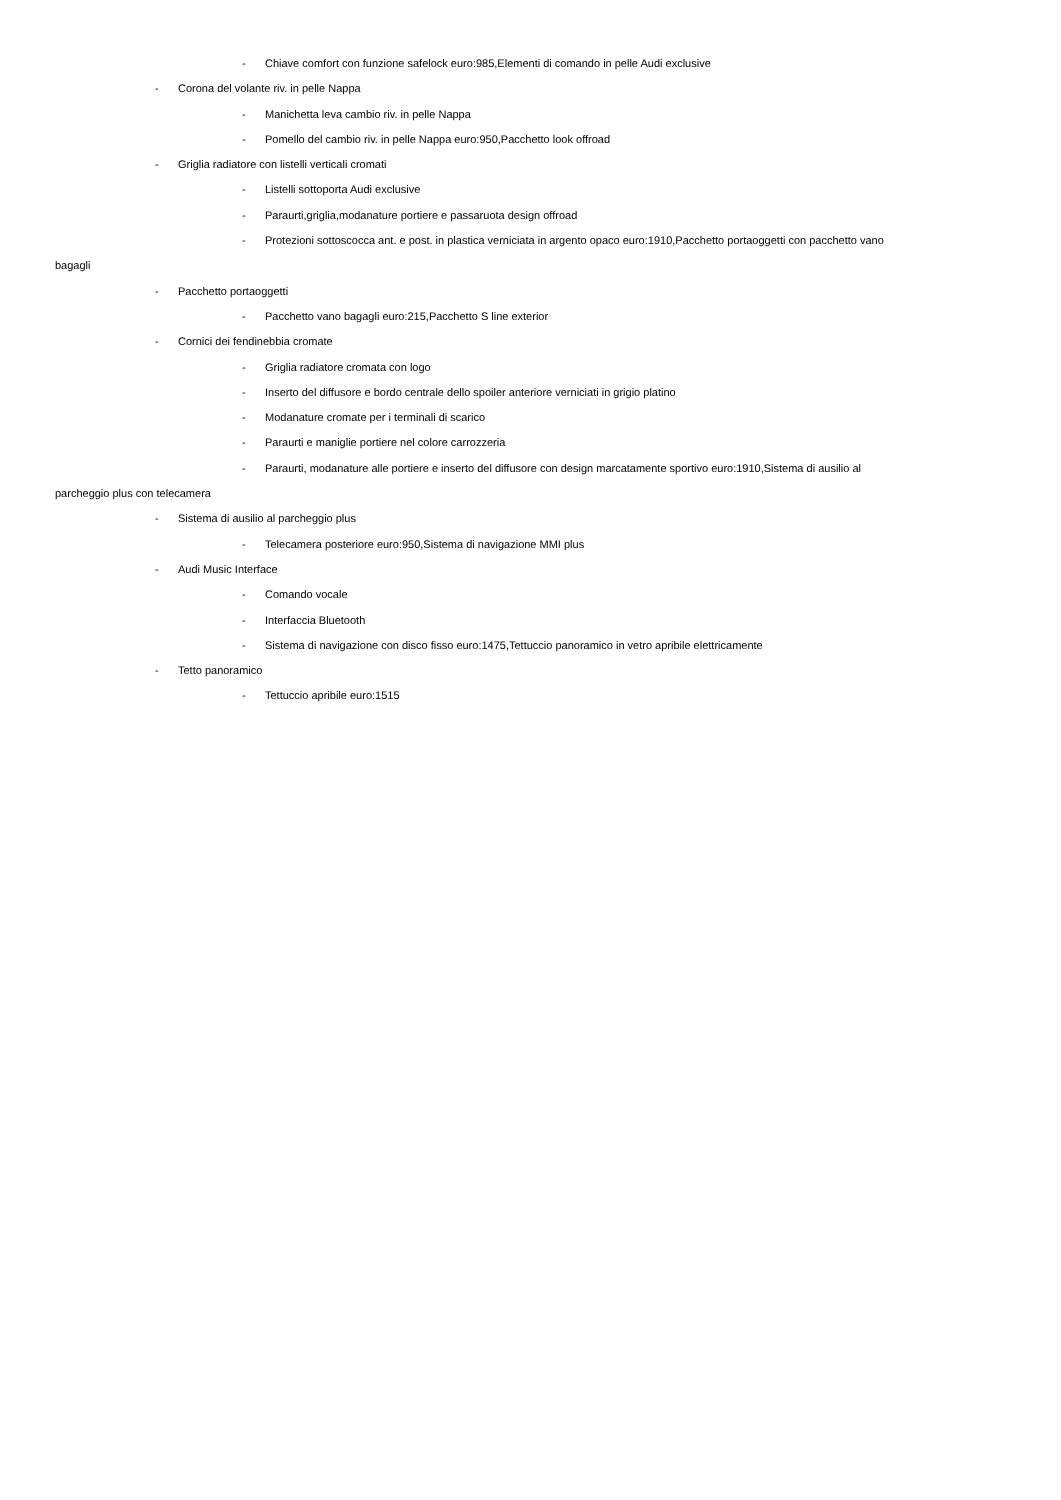- Chiave comfort con funzione safelock euro:985,Elementi di comando in pelle Audi exclusive
- Corona del volante riv. in pelle Nappa
- Manichetta leva cambio riv. in pelle Nappa
- Pomello del cambio riv. in pelle Nappa euro:950,Pacchetto look offroad
- Griglia radiatore con listelli verticali cromati
- Listelli sottoporta Audi exclusive
- Paraurti,griglia,modanature portiere e passaruota design offroad
- Protezioni sottoscocca ant. e post. in plastica verniciata in argento opaco euro:1910,Pacchetto portaoggetti con pacchetto vano
bagagli
- Pacchetto portaoggetti
- Pacchetto vano bagagli euro:215,Pacchetto S line exterior
- Cornici dei fendinebbia cromate
- Griglia radiatore cromata con logo
- Inserto del diffusore e bordo centrale dello spoiler anteriore verniciati in grigio platino
- Modanature cromate per i terminali di scarico
- Paraurti e maniglie portiere nel colore carrozzeria
- Paraurti, modanature alle portiere e inserto del diffusore con design marcatamente sportivo euro:1910,Sistema di ausilio al
parcheggio plus con telecamera
- Sistema di ausilio al parcheggio plus
- Telecamera posteriore euro:950,Sistema di navigazione MMI plus
- Audi Music Interface
- Comando vocale
- Interfaccia Bluetooth
- Sistema di navigazione con disco fisso euro:1475,Tettuccio panoramico in vetro apribile elettricamente
- Tetto panoramico
- Tettuccio apribile euro:1515